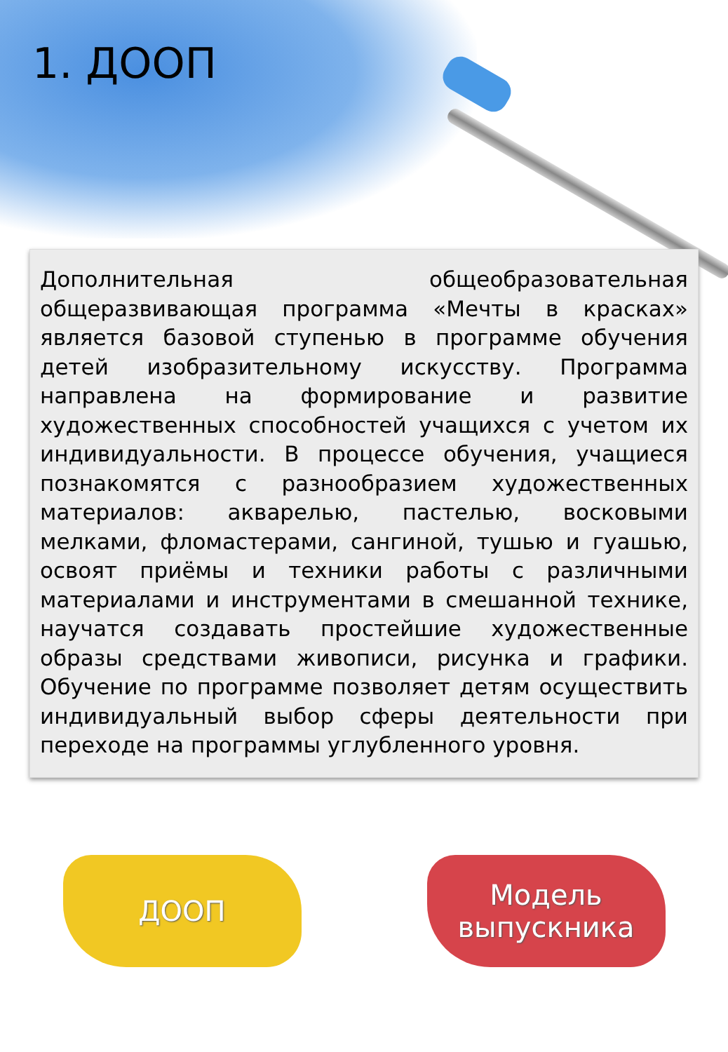1. ДООП
Дополнительная общеобразовательная общеразвивающая программа «Мечты в красках» является базовой ступенью в программе обучения детей изобразительному искусству. Программа направлена на формирование и развитие художественных способностей учащихся с учетом их индивидуальности. В процессе обучения, учащиеся познакомятся с разнообразием художественных материалов: акварелью, пастелью, восковыми мелками, фломастерами, сангиной, тушью и гуашью, освоят приёмы и техники работы с различными материалами и инструментами в смешанной технике, научатся создавать простейшие художественные образы средствами живописи, рисунка и графики. Обучение по программе позволяет детям осуществить индивидуальный выбор сферы деятельности при переходе на программы углубленного уровня.
ДООП Модель
выпускника